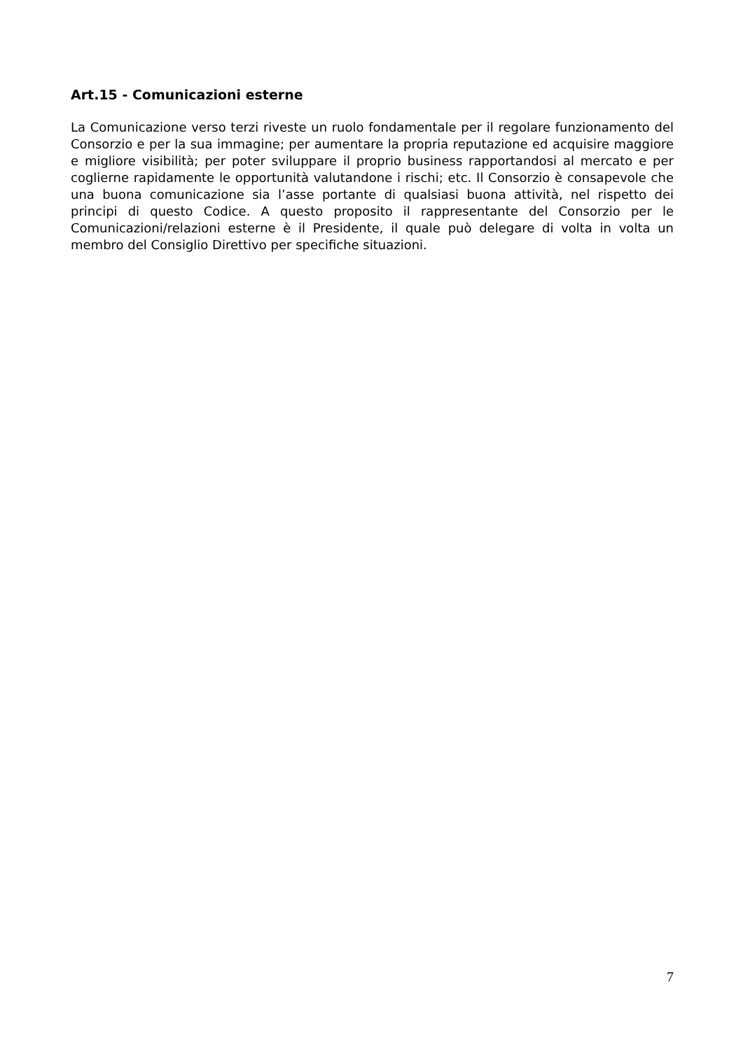Art.15 - Comunicazioni esterne
La Comunicazione verso terzi riveste un ruolo fondamentale per il regolare funzionamento del Consorzio e per la sua immagine; per aumentare la propria reputazione ed acquisire maggiore e migliore visibilità; per poter sviluppare il proprio business rapportandosi al mercato e per coglierne rapidamente le opportunità valutandone i rischi; etc. Il Consorzio è consapevole che una buona comunicazione sia l’asse portante di qualsiasi buona attività, nel rispetto dei principi di questo Codice. A questo proposito il rappresentante del Consorzio per le Comunicazioni/relazioni esterne è il Presidente, il quale può delegare di volta in volta un membro del Consiglio Direttivo per specifiche situazioni.
7